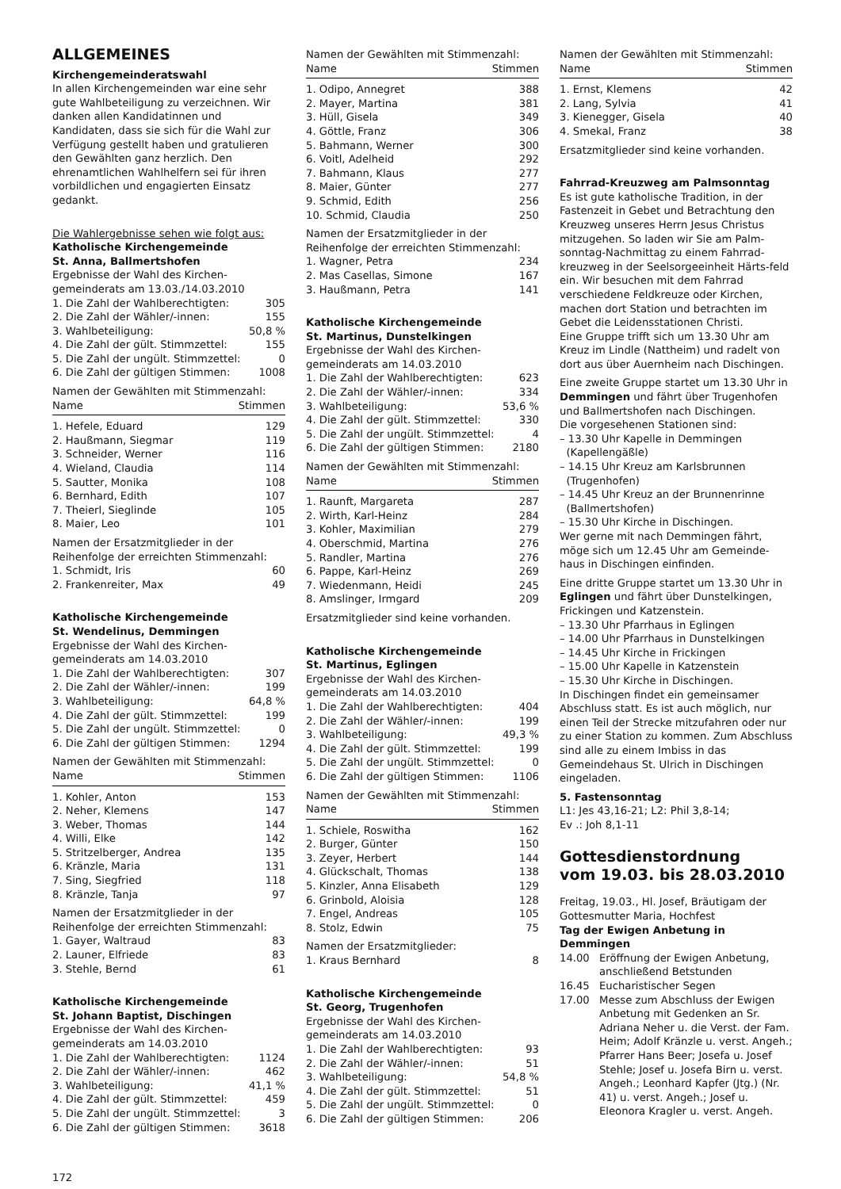ALLGEMEINES
Kirchengemeinderatswahl
In allen Kirchengemeinden war eine sehr gute Wahlbeteiligung zu verzeichnen. Wir danken allen Kandidatinnen und Kandidaten, dass sie sich für die Wahl zur Verfügung gestellt haben und gratulieren den Gewählten ganz herzlich. Den ehrenamtlichen Wahlhelfern sei für ihren vorbildlichen und engagierten Einsatz gedankt.
Die Wahlergebnisse sehen wie folgt aus:
Katholische Kirchengemeinde
St. Anna, Ballmertshofen
Ergebnisse der Wahl des Kirchen-gemeinderats am 13.03./14.03.2010
| 1. Die Zahl der Wahlberechtigten: | 305 |
| 2. Die Zahl der Wähler/-innen: | 155 |
| 3. Wahlbeteiligung: | 50,8 % |
| 4. Die Zahl der gült. Stimmzettel: | 155 |
| 5. Die Zahl der ungült. Stimmzettel: | 0 |
| 6. Die Zahl der gültigen Stimmen: | 1008 |
| Namen der Gewählten mit Stimmenzahl: | |
| Name | Stimmen |
| 1. Hefele, Eduard | 129 |
| 2. Haußmann, Siegmar | 119 |
| 3. Schneider, Werner | 116 |
| 4. Wieland, Claudia | 114 |
| 5. Sautter, Monika | 108 |
| 6. Bernhard, Edith | 107 |
| 7. Theierl, Sieglinde | 105 |
| 8. Maier, Leo | 101 |
| Namen der Ersatzmitglieder in der Reihenfolge der erreichten Stimmenzahl: | |
| 1. Schmidt, Iris | 60 |
| 2. Frankenreiter, Max | 49 |
Katholische Kirchengemeinde
St. Wendelinus, Demmingen
Ergebnisse der Wahl des Kirchen-gemeinderats am 14.03.2010
| 1. Die Zahl der Wahlberechtigten: | 307 |
| 2. Die Zahl der Wähler/-innen: | 199 |
| 3. Wahlbeteiligung: | 64,8 % |
| 4. Die Zahl der gült. Stimmzettel: | 199 |
| 5. Die Zahl der ungült. Stimmzettel: | 0 |
| 6. Die Zahl der gültigen Stimmen: | 1294 |
| Namen der Gewählten mit Stimmenzahl: | |
| Name | Stimmen |
| 1. Kohler, Anton | 153 |
| 2. Neher, Klemens | 147 |
| 3. Weber, Thomas | 144 |
| 4. Willi, Elke | 142 |
| 5. Stritzelberger, Andrea | 135 |
| 6. Kränzle, Maria | 131 |
| 7. Sing, Siegfried | 118 |
| 8. Kränzle, Tanja | 97 |
| Namen der Ersatzmitglieder in der Reihenfolge der erreichten Stimmenzahl: | |
| 1. Gayer, Waltraud | 83 |
| 2. Launer, Elfriede | 83 |
| 3. Stehle, Bernd | 61 |
Katholische Kirchengemeinde
St. Johann Baptist, Dischingen
Ergebnisse der Wahl des Kirchen-gemeinderats am 14.03.2010
| 1. Die Zahl der Wahlberechtigten: | 1124 |
| 2. Die Zahl der Wähler/-innen: | 462 |
| 3. Wahlbeteiligung: | 41,1 % |
| 4. Die Zahl der gült. Stimmzettel: | 459 |
| 5. Die Zahl der ungült. Stimmzettel: | 3 |
| 6. Die Zahl der gültigen Stimmen: | 3618 |
172
| Namen der Gewählten mit Stimmenzahl: | |
| Name | Stimmen |
| 1. Odipo, Annegret | 388 |
| 2. Mayer, Martina | 381 |
| 3. Hüll, Gisela | 349 |
| 4. Göttle, Franz | 306 |
| 5. Bahmann, Werner | 300 |
| 6. Voitl, Adelheid | 292 |
| 7. Bahmann, Klaus | 277 |
| 8. Maier, Günter | 277 |
| 9. Schmid, Edith | 256 |
| 10. Schmid, Claudia | 250 |
| Namen der Ersatzmitglieder in der Reihenfolge der erreichten Stimmenzahl: | |
| 1. Wagner, Petra | 234 |
| 2. Mas Casellas, Simone | 167 |
| 3. Haußmann, Petra | 141 |
Katholische Kirchengemeinde
St. Martinus, Dunstelkingen
Ergebnisse der Wahl des Kirchen-gemeinderats am 14.03.2010
| 1. Die Zahl der Wahlberechtigten: | 623 |
| 2. Die Zahl der Wähler/-innen: | 334 |
| 3. Wahlbeteiligung: | 53,6 % |
| 4. Die Zahl der gült. Stimmzettel: | 330 |
| 5. Die Zahl der ungült. Stimmzettel: | 4 |
| 6. Die Zahl der gültigen Stimmen: | 2180 |
| Namen der Gewählten mit Stimmenzahl: | |
| Name | Stimmen |
| 1. Raunft, Margareta | 287 |
| 2. Wirth, Karl-Heinz | 284 |
| 3. Kohler, Maximilian | 279 |
| 4. Oberschmid, Martina | 276 |
| 5. Randler, Martina | 276 |
| 6. Pappe, Karl-Heinz | 269 |
| 7. Wiedenmann, Heidi | 245 |
| 8. Amslinger, Irmgard | 209 |
Ersatzmitglieder sind keine vorhanden.
Katholische Kirchengemeinde
St. Martinus, Eglingen
Ergebnisse der Wahl des Kirchen-gemeinderats am 14.03.2010
| 1. Die Zahl der Wahlberechtigten: | 404 |
| 2. Die Zahl der Wähler/-innen: | 199 |
| 3. Wahlbeteiligung: | 49,3 % |
| 4. Die Zahl der gült. Stimmzettel: | 199 |
| 5. Die Zahl der ungült. Stimmzettel: | 0 |
| 6. Die Zahl der gültigen Stimmen: | 1106 |
| Namen der Gewählten mit Stimmenzahl: | |
| Name | Stimmen |
| 1. Schiele, Roswitha | 162 |
| 2. Burger, Günter | 150 |
| 3. Zeyer, Herbert | 144 |
| 4. Glückschalt, Thomas | 138 |
| 5. Kinzler, Anna Elisabeth | 129 |
| 6. Grinbold, Aloisia | 128 |
| 7. Engel, Andreas | 105 |
| 8. Stolz, Edwin | 75 |
| Namen der Ersatzmitglieder: | |
| 1. Kraus Bernhard | 8 |
Katholische Kirchengemeinde
St. Georg, Trugenhofen
Ergebnisse der Wahl des Kirchen-gemeinderats am 14.03.2010
| 1. Die Zahl der Wahlberechtigten: | 93 |
| 2. Die Zahl der Wähler/-innen: | 51 |
| 3. Wahlbeteiligung: | 54,8 % |
| 4. Die Zahl der gült. Stimmzettel: | 51 |
| 5. Die Zahl der ungült. Stimmzettel: | 0 |
| 6. Die Zahl der gültigen Stimmen: | 206 |
| Namen der Gewählten mit Stimmenzahl: | |
| Name | Stimmen |
| 1. Ernst, Klemens | 42 |
| 2. Lang, Sylvia | 41 |
| 3. Kienegger, Gisela | 40 |
| 4. Smekal, Franz | 38 |
Ersatzmitglieder sind keine vorhanden.
Fahrrad-Kreuzweg am Palmsonntag
Es ist gute katholische Tradition, in der Fastenzeit in Gebet und Betrachtung den Kreuzweg unseres Herrn Jesus Christus mitzugehen. So laden wir Sie am Palm-sonntag-Nachmittag zu einem Fahrrad-kreuzweg in der Seelsorgeeinheit Härts-feld ein. Wir besuchen mit dem Fahrrad verschiedene Feldkreuze oder Kirchen, machen dort Station und betrachten im Gebet die Leidensstationen Christi.
Eine Gruppe trifft sich um 13.30 Uhr am Kreuz im Lindle (Nattheim) und radelt von dort aus über Auernheim nach Dischingen.
Eine zweite Gruppe startet um 13.30 Uhr in Demmingen und fährt über Trugenhofen und Ballmertshofen nach Dischingen.
Die vorgesehenen Stationen sind:
– 13.30 Uhr Kapelle in Demmingen
(Kapellengäßle)
– 14.15 Uhr Kreuz am Karlsbrunnen
(Trugenhofen)
– 14.45 Uhr Kreuz an der Brunnenrinne
(Ballmertshofen)
– 15.30 Uhr Kirche in Dischingen.
Wer gerne mit nach Demmingen fährt, möge sich um 12.45 Uhr am Gemeinde-haus in Dischingen einfinden.
Eine dritte Gruppe startet um 13.30 Uhr in Eglingen und fährt über Dunstelkingen, Frickingen und Katzenstein.
– 13.30 Uhr Pfarrhaus in Eglingen
– 14.00 Uhr Pfarrhaus in Dunstelkingen
– 14.45 Uhr Kirche in Frickingen
– 15.00 Uhr Kapelle in Katzenstein
– 15.30 Uhr Kirche in Dischingen.
In Dischingen findet ein gemeinsamer Abschluss statt. Es ist auch möglich, nur einen Teil der Strecke mitzufahren oder nur zu einer Station zu kommen. Zum Abschluss sind alle zu einem Imbiss in das Gemeindehaus St. Ulrich in Dischingen eingeladen.
5. Fastensonntag
L1: Jes 43,16-21; L2: Phil 3,8-14;
Ev .: Joh 8,1-11
Gottesdienstordnung
vom 19.03. bis 28.03.2010
Freitag, 19.03., Hl. Josef, Bräutigam der Gottesmutter Maria, Hochfest
Tag der Ewigen Anbetung in Demmingen
| 14.00 | Eröffnung der Ewigen Anbetung, anschließend Betstunden |
| 16.45 | Eucharistischer Segen |
| 17.00 | Messe zum Abschluss der Ewigen Anbetung mit Gedenken an Sr. Adriana Neher u. die Verst. der Fam. Heim; Adolf Kränzle u. verst. Angeh.; Pfarrer Hans Beer; Josefa u. Josef Stehle; Josef u. Josefa Birn u. verst. Angeh.; Leonhard Kapfer (Jtg.) (Nr. 41) u. verst. Angeh.; Josef u. Eleonora Kragler u. verst. Angeh. |